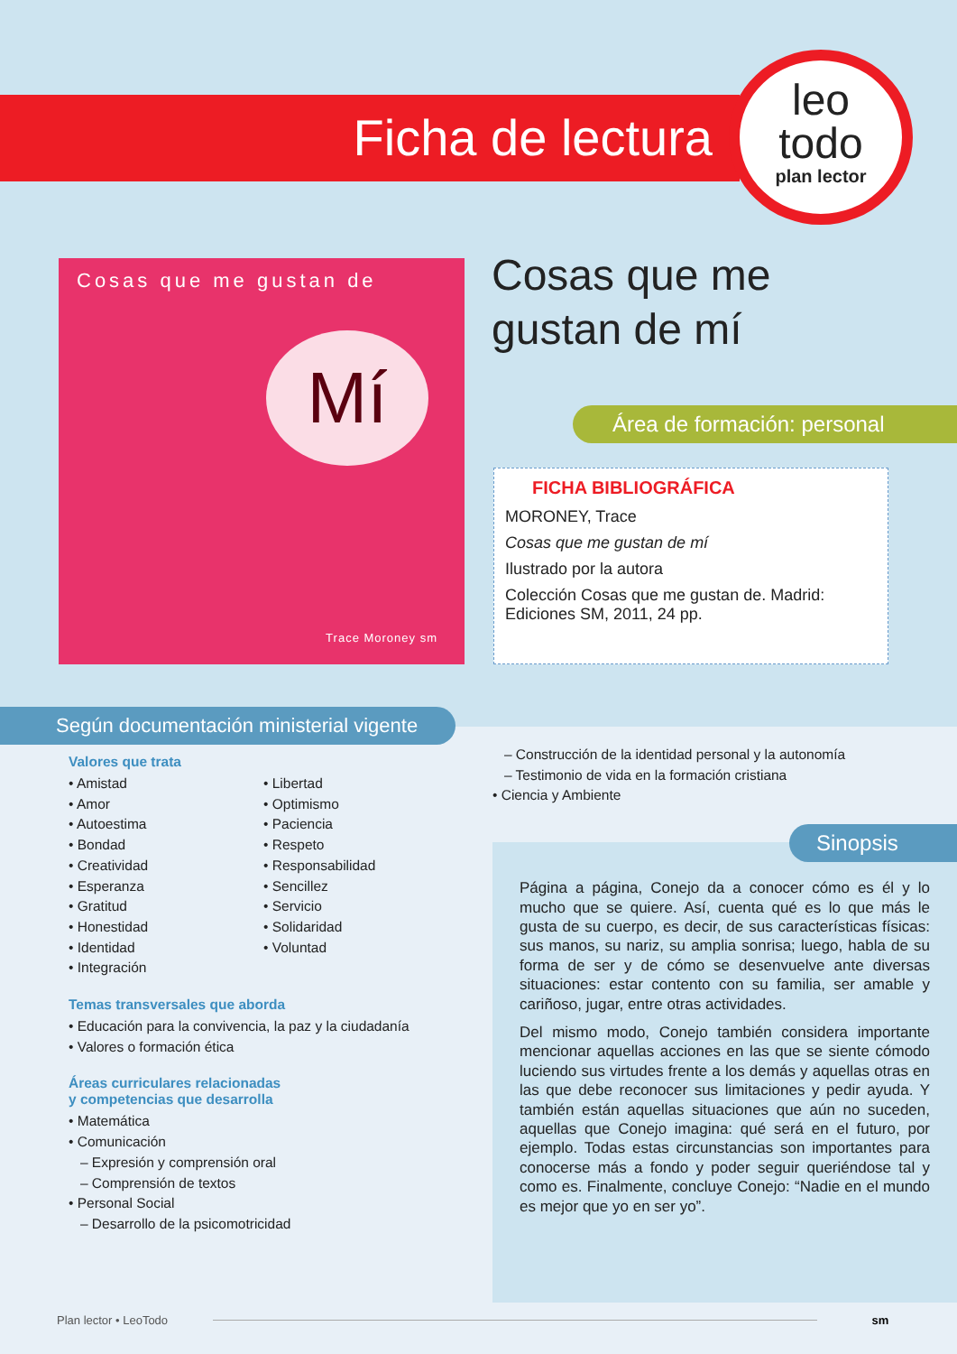Ficha de lectura
leo
todo
plan lector
Cosas que me gustan de
Mí
Trace Moroney sm
Cosas que me
gustan de mí
Área de formación: personal
FICHA BIBLIOGRÁFICA
MORONEY, Trace
Cosas que me gustan de mí
Ilustrado por la autora
Colección Cosas que me gustan de. Madrid: Ediciones SM, 2011, 24 pp.
Según documentación ministerial vigente
Valores que trata
• Amistad
• Amor
• Autoestima
• Bondad
• Creatividad
• Esperanza
• Gratitud
• Honestidad
• Identidad
• Integración
• Libertad
• Optimismo
• Paciencia
• Respeto
• Responsabilidad
• Sencillez
• Servicio
• Solidaridad
• Voluntad
Temas transversales que aborda
• Educación para la convivencia, la paz y la ciudadanía
• Valores o formación ética
Áreas curriculares relacionadas
y competencias que desarrolla
• Matemática
• Comunicación
– Expresión y comprensión oral
– Comprensión de textos
• Personal Social
– Desarrollo de la psicomotricidad
– Construcción de la identidad personal y la autonomía
– Testimonio de vida en la formación cristiana
• Ciencia y Ambiente
Sinopsis
Página a página, Conejo da a conocer cómo es él y lo mucho que se quiere. Así, cuenta qué es lo que más le gusta de su cuerpo, es decir, de sus características físicas: sus manos, su nariz, su amplia sonrisa; luego, habla de su forma de ser y de cómo se desenvuelve ante diversas situaciones: estar contento con su familia, ser amable y cariñoso, jugar, entre otras actividades.
Del mismo modo, Conejo también considera importante mencionar aquellas acciones en las que se siente cómodo luciendo sus virtudes frente a los demás y aquellas otras en las que debe reconocer sus limitaciones y pedir ayuda. Y también están aquellas situaciones que aún no suceden, aquellas que Conejo imagina: qué será en el futuro, por ejemplo. Todas estas circunstancias son importantes para conocerse más a fondo y poder seguir queriéndose tal y como es. Finalmente, concluye Conejo: “Nadie en el mundo es mejor que yo en ser yo”.
Plan lector • LeoTodo sm